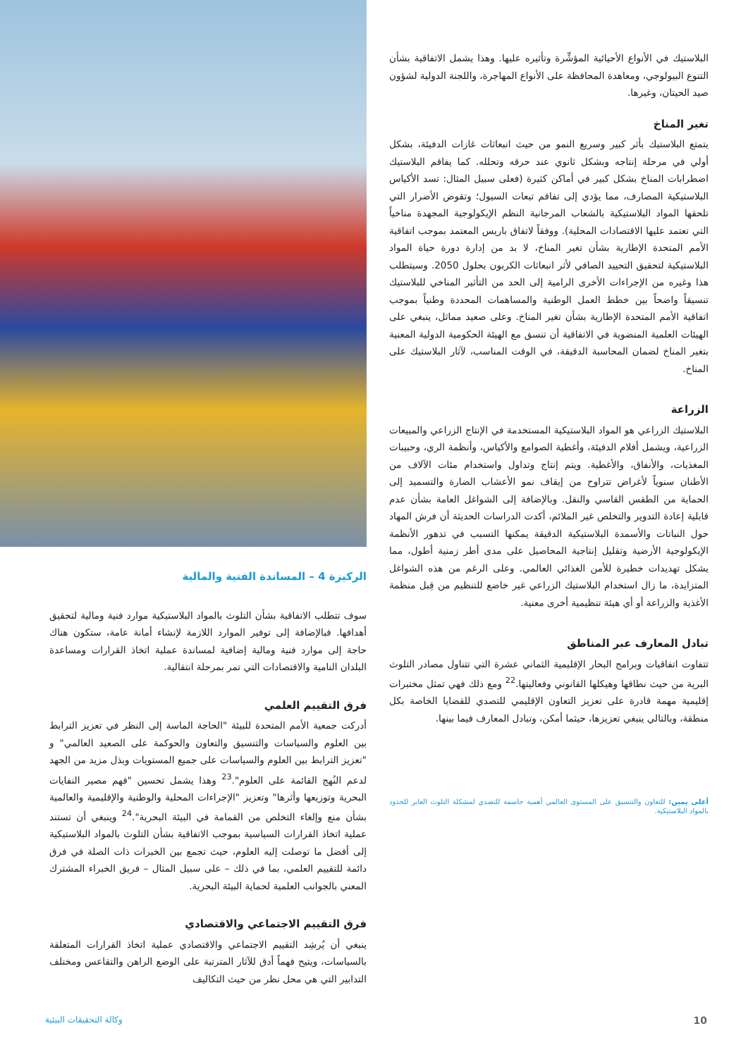البلاستيك في الأنواع الأحيائية المؤشِّرة وتأثيره عليها. وهذا يشمل الاتفاقية بشأن التنوع البيولوجي، ومعاهدة المحافظة على الأنواع المهاجرة، واللجنة الدولية لشؤون صيد الحيتان، وغيرها.
تغير المناخ
يتمتع البلاستيك بأثر كبير وسريع النمو من حيث انبعاثات غازات الدفيئة، بشكل أولي في مرحلة إنتاجه وبشكل ثانوي عند حرقه وتحلله. كما يفاقم البلاستيك اضطرابات المناخ بشكل كبير في أماكن كثيرة (فعلى سبيل المثال: تسد الأكياس البلاستيكية المصارف، مما يؤدي إلى تفاقم تبعات السيول؛ وتقوض الأضرار التي تلحقها المواد البلاستيكية بالشعاب المرجانية النظم الإيكولوجية المجهدة مناخياً التي تعتمد عليها الاقتصادات المحلية). ووفقاً لاتفاق باريس المعتمد بموجب اتفاقية الأمم المتحدة الإطارية بشأن تغير المناخ، لا بد من إدارة دورة حياة المواد البلاستيكية لتحقيق التحييد الصافي لأثر انبعاثات الكربون بحلول 2050. وسيتطلب هذا وغيره من الإجراءات الأخرى الرامية إلى الحد من التأثير المناخي للبلاستيك تنسيقاً واضحاً بين خطط العمل الوطنية والمساهمات المحددة وطنياً بموجب اتفاقية الأمم المتحدة الإطارية بشأن تغير المناخ. وعلى صعيد مماثل، ينبغي على الهيئات العلمية المنضوية في الاتفاقية أن تنسق مع الهيئة الحكومية الدولية المعنية بتغير المناخ لضمان المحاسبة الدقيقة، في الوقت المناسب، لآثار البلاستيك على المناخ.
الزراعة
البلاستيك الزراعي هو المواد البلاستيكية المستخدمة في الإنتاج الزراعي والمبيعات الزراعية، ويشمل أفلام الدفيئة، وأغطية الصوامع والأكياس، وأنظمة الري، وحبيبات المغذيات، والأنفاق، والأغطية. ويتم إنتاج وتداول واستخدام مئات الآلاف من الأطنان سنوياً لأغراض تتراوح من إيقاف نمو الأعشاب الضارة والتسميد إلى الحماية من الطقس القاسي والنقل. وبالإضافة إلى الشواغل العامة بشأن عدم قابلية إعادة التدوير والتخلص غير الملائم، أكدت الدراسات الحديثة أن فرش المهاد حول النباتات والأسمدة البلاستيكية الدقيقة يمكنها التسبب في تدهور الأنظمة الإيكولوجية الأرضية وتقليل إنتاجية المحاصيل على مدى أطر زمنية أطول، مما يشكل تهديدات خطيرة للأمن الغذائي العالمي. وعلى الرغم من هذه الشواغل المتزايدة، ما زال استخدام البلاستيك الزراعي غير خاضع للتنظيم من قِبل منظمة الأغذية والزراعة أو أي هيئة تنظيمية أخرى معنية.
تبادل المعارف عبر المناطق
تتفاوت اتفاقيات وبرامج البحار الإقليمية الثماني عشرة التي تتناول مصادر التلوث البرية من حيث نطاقها وهيكلها القانوني وفعاليتها.<sup>22</sup> ومع ذلك فهي تمثل مختبرات إقليمية مهمة قادرة على تعزيز التعاون الإقليمي للتصدي للقضايا الخاصة بكل منطقة، وبالتالي ينبغي تعزيزها، حيثما أمكن، وتبادل المعارف فيما بينها.
أعلى يمين: للتعاون والتنسيق على المستوى العالمي أهمية حاسمة للتصدي لمشكلة التلوث العابر للحدود بالمواد البلاستيكية.
الركيزة 4 – المساندة الفنية والمالية
سوف تتطلب الاتفاقية بشأن التلوث بالمواد البلاستيكية موارد فنية ومالية لتحقيق أهدافها. فبالإضافة إلى توفير الموارد اللازمة لإنشاء أمانة عامة، ستكون هناك حاجة إلى موارد فنية ومالية إضافية لمساندة عملية اتخاذ القرارات ومساعدة البلدان النامية والاقتصادات التي تمر بمرحلة انتقالية.
فرق التقييم العلمي
أدركت جمعية الأمم المتحدة للبيئة "الحاجة الماسة إلى النظر في تعزيز الترابط بين العلوم والسياسات والتنسيق والتعاون والحوكمة على الصعيد العالمي" و "تعزيز الترابط بين العلوم والسياسات على جميع المستويات وبذل مزيد من الجهد لدعم النُهج القائمة على العلوم".<sup>23</sup> وهذا يشمل تحسين "فهم مصير النفايات البحرية وتوزيعها وأثرها" وتعزيز "الإجراءات المحلية والوطنية والإقليمية والعالمية بشأن منع وإلغاء التخلص من القمامة في البيئة البحرية".<sup>24</sup> وينبغي أن تستند عملية اتخاذ القرارات السياسية بموجب الاتفاقية بشأن التلوث بالمواد البلاستيكية إلى أفضل ما توصلت إليه العلوم، حيث تجمع بين الخبرات ذات الصلة في فرق دائمة للتقييم العلمي، بما في ذلك – على سبيل المثال – فريق الخبراء المشترك المعني بالجوانب العلمية لحماية البيئة البحرية.
فرق التقييم الاجتماعي والاقتصادي
ينبغي أن يُرشِد التقييم الاجتماعي والاقتصادي عملية اتخاذ القرارات المتعلقة بالسياسات، ويتيح فهماً أدق للآثار المترتبة على الوضع الراهن والتقاعس ومختلف التدابير التي هي محل نظر من حيث التكاليف
10 وكالة التحقيقات البيئية